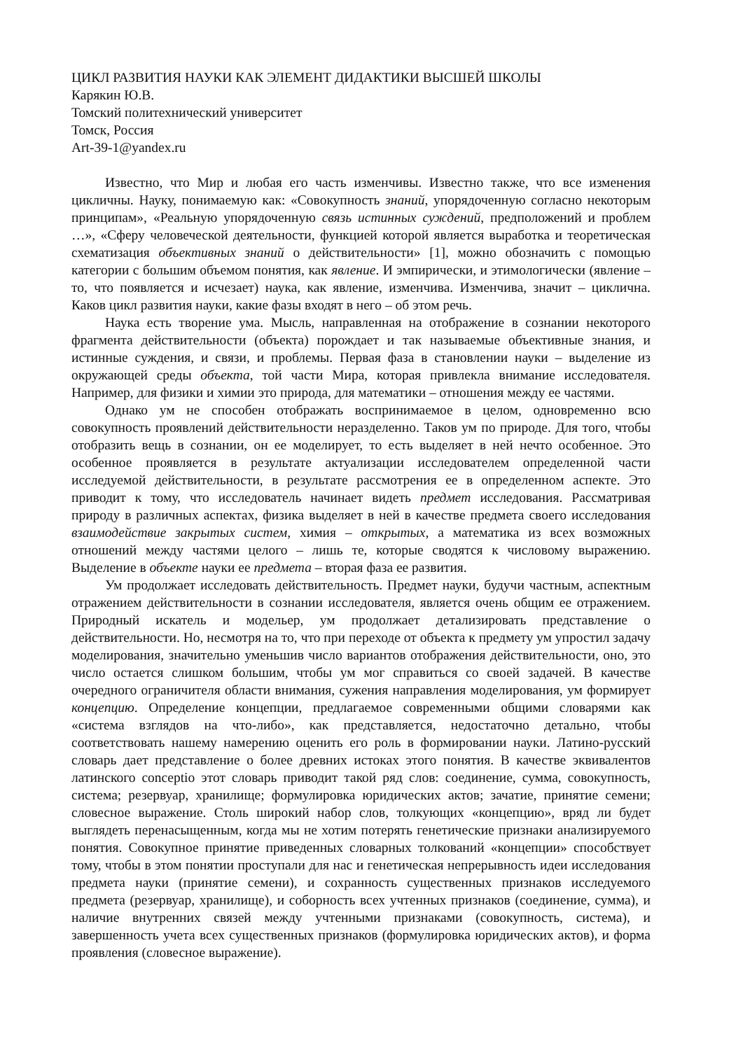ЦИКЛ РАЗВИТИЯ НАУКИ КАК ЭЛЕМЕНТ ДИДАКТИКИ ВЫСШЕЙ ШКОЛЫ
Карякин Ю.В.
Томский политехнический университет
Томск, Россия
Art-39-1@yandex.ru
Известно, что Мир и любая его часть изменчивы. Известно также, что все изменения цикличны. Науку, понимаемую как: «Совокупность знаний, упорядоченную согласно некоторым принципам», «Реальную упорядоченную связь истинных суждений, предположений и проблем …», «Сферу человеческой деятельности, функцией которой является выработка и теоретическая схематизация объективных знаний о действительности» [1], можно обозначить с помощью категории с большим объемом понятия, как явление. И эмпирически, и этимологически (явление – то, что появляется и исчезает) наука, как явление, изменчива. Изменчива, значит – циклична. Каков цикл развития науки, какие фазы входят в него – об этом речь.
Наука есть творение ума. Мысль, направленная на отображение в сознании некоторого фрагмента действительности (объекта) порождает и так называемые объективные знания, и истинные суждения, и связи, и проблемы. Первая фаза в становлении науки – выделение из окружающей среды объекта, той части Мира, которая привлекла внимание исследователя. Например, для физики и химии это природа, для математики – отношения между ее частями.
Однако ум не способен отображать воспринимаемое в целом, одновременно всю совокупность проявлений действительности неразделенно. Таков ум по природе. Для того, чтобы отобразить вещь в сознании, он ее моделирует, то есть выделяет в ней нечто особенное. Это особенное проявляется в результате актуализации исследователем определенной части исследуемой действительности, в результате рассмотрения ее в определенном аспекте. Это приводит к тому, что исследователь начинает видеть предмет исследования. Рассматривая природу в различных аспектах, физика выделяет в ней в качестве предмета своего исследования взаимодействие закрытых систем, химия – открытых, а математика из всех возможных отношений между частями целого – лишь те, которые сводятся к числовому выражению. Выделение в объекте науки ее предмета – вторая фаза ее развития.
Ум продолжает исследовать действительность. Предмет науки, будучи частным, аспектным отражением действительности в сознании исследователя, является очень общим ее отражением. Природный искатель и модельер, ум продолжает детализировать представление о действительности. Но, несмотря на то, что при переходе от объекта к предмету ум упростил задачу моделирования, значительно уменьшив число вариантов отображения действительности, оно, это число остается слишком большим, чтобы ум мог справиться со своей задачей. В качестве очередного ограничителя области внимания, сужения направления моделирования, ум формирует концепцию. Определение концепции, предлагаемое современными общими словарями как «система взглядов на что-либо», как представляется, недостаточно детально, чтобы соответствовать нашему намерению оценить его роль в формировании науки. Латино-русский словарь дает представление о более древних истоках этого понятия. В качестве эквивалентов латинского conceptio этот словарь приводит такой ряд слов: соединение, сумма, совокупность, система; резервуар, хранилище; формулировка юридических актов; зачатие, принятие семени; словесное выражение. Столь широкий набор слов, толкующих «концепцию», вряд ли будет выглядеть перенасыщенным, когда мы не хотим потерять генетические признаки анализируемого понятия. Совокупное принятие приведенных словарных толкований «концепции» способствует тому, чтобы в этом понятии проступали для нас и генетическая непрерывность идеи исследования предмета науки (принятие семени), и сохранность существенных признаков исследуемого предмета (резервуар, хранилище), и соборность всех учтенных признаков (соединение, сумма), и наличие внутренних связей между учтенными признаками (совокупность, система), и завершенность учета всех существенных признаков (формулировка юридических актов), и форма проявления (словесное выражение).